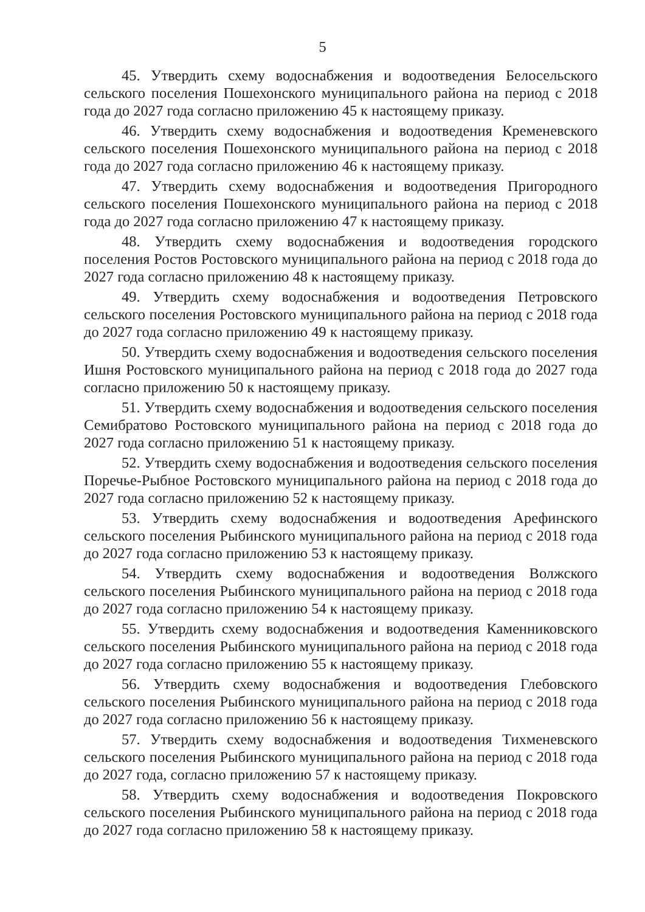5
45. Утвердить схему водоснабжения и водоотведения Белосельского сельского поселения Пошехонского муниципального района на период с 2018 года до 2027 года согласно приложению 45 к настоящему приказу.
46. Утвердить схему водоснабжения и водоотведения Кременевского сельского поселения Пошехонского муниципального района на период с 2018 года до 2027 года согласно приложению 46 к настоящему приказу.
47. Утвердить схему водоснабжения и водоотведения Пригородного сельского поселения Пошехонского муниципального района на период с 2018 года до 2027 года согласно приложению 47 к настоящему приказу.
48. Утвердить схему водоснабжения и водоотведения городского поселения Ростов Ростовского муниципального района на период с 2018 года до 2027 года согласно приложению 48 к настоящему приказу.
49. Утвердить схему водоснабжения и водоотведения Петровского сельского поселения Ростовского муниципального района на период с 2018 года до 2027 года согласно приложению 49 к настоящему приказу.
50. Утвердить схему водоснабжения и водоотведения сельского поселения Ишня Ростовского муниципального района на период с 2018 года до 2027 года согласно приложению 50 к настоящему приказу.
51. Утвердить схему водоснабжения и водоотведения сельского поселения Семибратово Ростовского муниципального района на период с 2018 года до 2027 года согласно приложению 51 к настоящему приказу.
52. Утвердить схему водоснабжения и водоотведения сельского поселения Поречье-Рыбное Ростовского муниципального района на период с 2018 года до 2027 года согласно приложению 52 к настоящему приказу.
53. Утвердить схему водоснабжения и водоотведения Арефинского сельского поселения Рыбинского муниципального района на период с 2018 года до 2027 года согласно приложению 53 к настоящему приказу.
54. Утвердить схему водоснабжения и водоотведения Волжского сельского поселения Рыбинского муниципального района на период с 2018 года до 2027 года согласно приложению 54 к настоящему приказу.
55. Утвердить схему водоснабжения и водоотведения Каменниковского сельского поселения Рыбинского муниципального района на период с 2018 года до 2027 года согласно приложению 55 к настоящему приказу.
56. Утвердить схему водоснабжения и водоотведения Глебовского сельского поселения Рыбинского муниципального района на период с 2018 года до 2027 года согласно приложению 56 к настоящему приказу.
57. Утвердить схему водоснабжения и водоотведения Тихменевского сельского поселения Рыбинского муниципального района на период с 2018 года до 2027 года, согласно приложению 57 к настоящему приказу.
58. Утвердить схему водоснабжения и водоотведения Покровского сельского поселения Рыбинского муниципального района на период с 2018 года до 2027 года согласно приложению 58 к настоящему приказу.